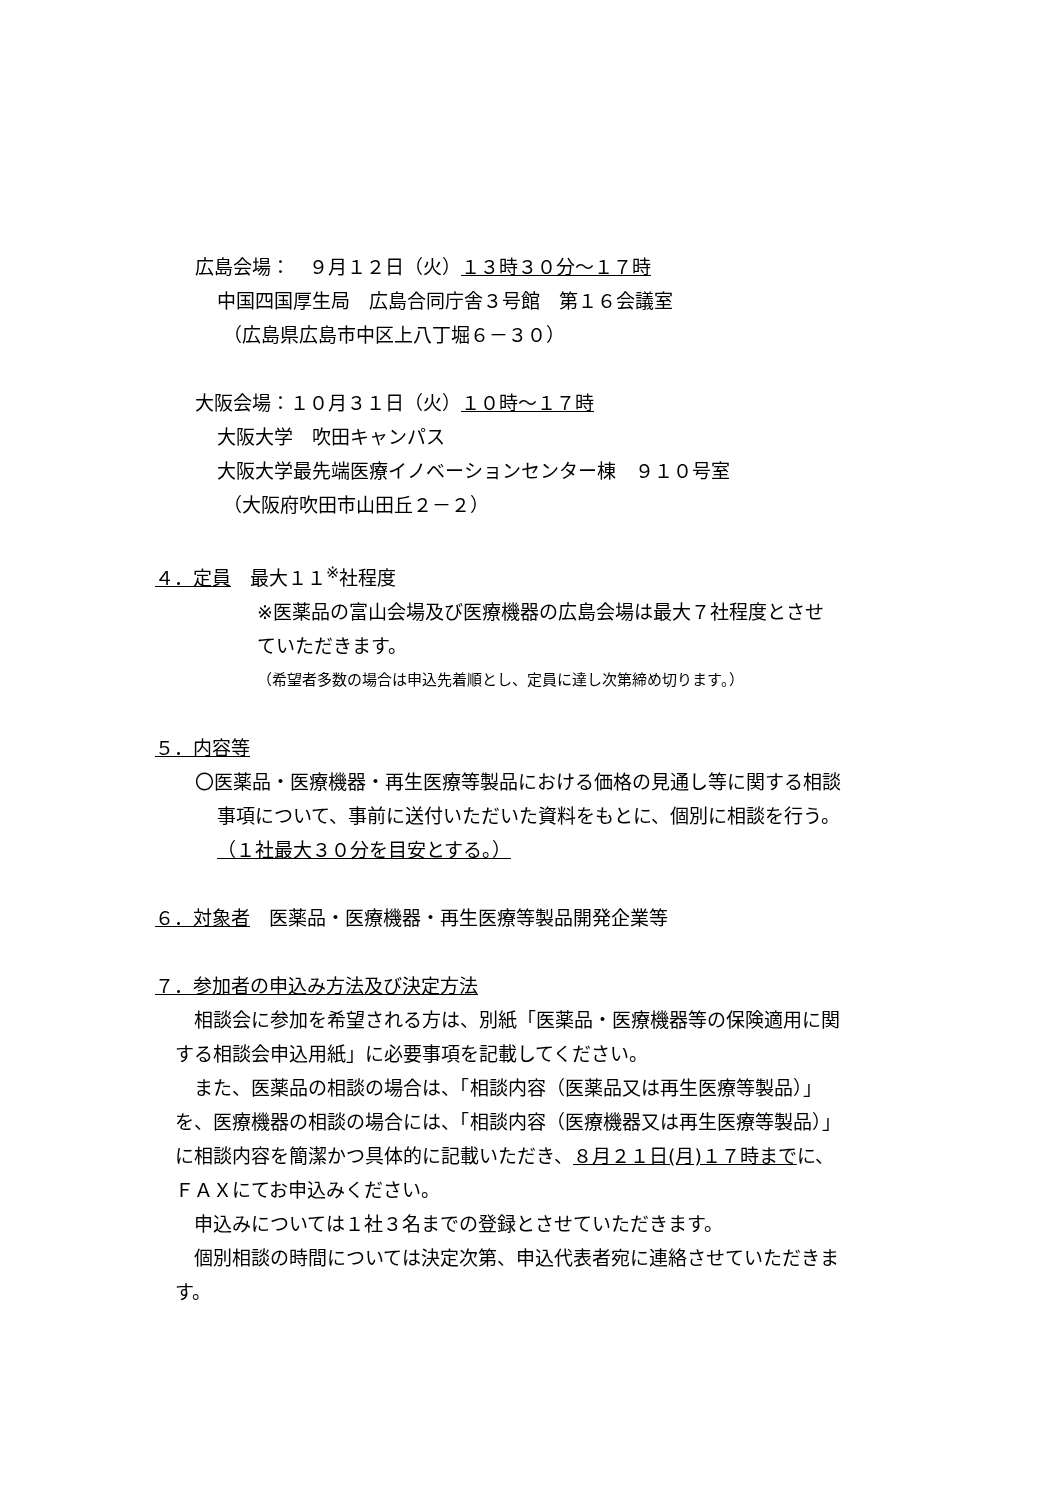広島会場：　９月１２日（火）１３時３０分～１７時
中国四国厚生局　広島合同庁舎３号館　第１６会議室
（広島県広島市中区上八丁堀６－３０）
大阪会場：１０月３１日（火）１０時～１７時
大阪大学　吹田キャンパス
大阪大学最先端医療イノベーションセンター棟　９１０号室
（大阪府吹田市山田丘２－２）
４．定員　最大１１<sup>※</sup>社程度
※医薬品の富山会場及び医療機器の広島会場は最大７社程度とさせ
ていただきます。
（希望者多数の場合は申込先着順とし、定員に達し次第締め切ります。）
５．内容等
〇医薬品・医療機器・再生医療等製品における価格の見通し等に関する相談
事項について、事前に送付いただいた資料をもとに、個別に相談を行う。
（１社最大３０分を目安とする。）
６．対象者　医薬品・医療機器・再生医療等製品開発企業等
７．参加者の申込み方法及び決定方法
　相談会に参加を希望される方は、別紙「医薬品・医療機器等の保険適用に関
する相談会申込用紙」に必要事項を記載してください。
　また、医薬品の相談の場合は、「相談内容（医薬品又は再生医療等製品）」
を、医療機器の相談の場合には、「相談内容（医療機器又は再生医療等製品）」
に相談内容を簡潔かつ具体的に記載いただき、８月２１日(月)１７時までに、
ＦＡＸにてお申込みください。
　申込みについては１社３名までの登録とさせていただきます。
　個別相談の時間については決定次第、申込代表者宛に連絡させていただきま
す。